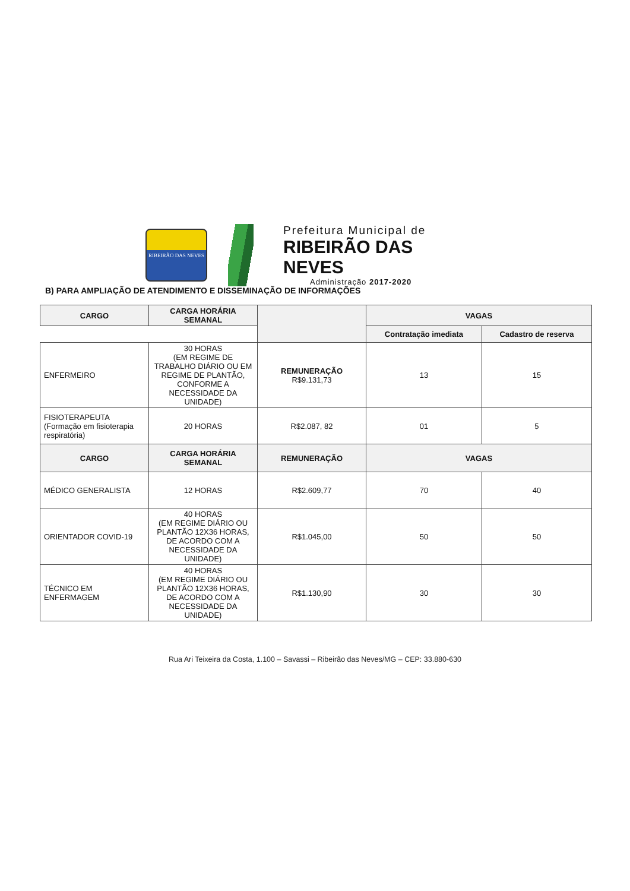RIBEIRÃO DAS NEVES
Prefeitura Municipal de
RIBEIRÃO DAS NEVES
Administração 2017-2020
B) PARA AMPLIAÇÃO DE ATENDIMENTO E DISSEMINAÇÃO DE INFORMAÇÕES
| CARGO | CARGA HORÁRIA SEMANAL | | VAGAS | |
| --- | --- | --- | --- | --- |
| | | | Contratação imediata | Cadastro de reserva |
| ENFERMEIRO | 30 HORAS (EM REGIME DE TRABALHO DIÁRIO OU EM REGIME DE PLANTÃO, CONFORME A NECESSIDADE DA UNIDADE) | REMUNERAÇÃO R$9.131,73 | 13 | 15 |
| FISIOTERAPEUTA (Formação em fisioterapia respiratória) | 20 HORAS | R$2.087, 82 | 01 | 5 |
| CARGO | CARGA HORÁRIA SEMANAL | REMUNERAÇÃO | VAGAS | |
| MÉDICO GENERALISTA | 12 HORAS | R$2.609,77 | 70 | 40 |
| ORIENTADOR COVID-19 | 40 HORAS (EM REGIME DIÁRIO OU PLANTÃO 12X36 HORAS, DE ACORDO COM A NECESSIDADE DA UNIDADE) | R$1.045,00 | 50 | 50 |
| TÉCNICO EM ENFERMAGEM | 40 HORAS (EM REGIME DIÁRIO OU PLANTÃO 12X36 HORAS, DE ACORDO COM A NECESSIDADE DA UNIDADE) | R$1.130,90 | 30 | 30 |
Rua Ari Teixeira da Costa, 1.100 – Savassi – Ribeirão das Neves/MG – CEP: 33.880-630